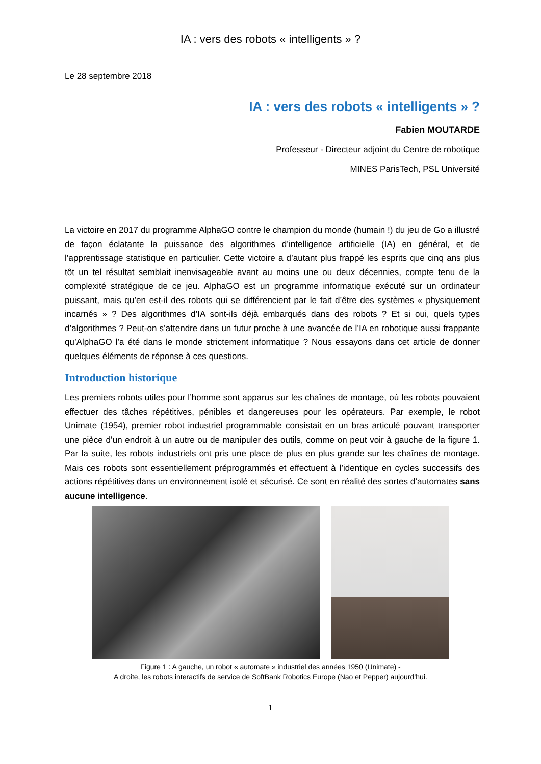IA : vers des robots « intelligents » ?
Le 28 septembre 2018
IA : vers des robots « intelligents » ?
Fabien MOUTARDE
Professeur - Directeur adjoint du Centre de robotique
MINES ParisTech, PSL Université
La victoire en 2017 du programme AlphaGO contre le champion du monde (humain !) du jeu de Go a illustré de façon éclatante la puissance des algorithmes d’intelligence artificielle (IA) en général, et de l’apprentissage statistique en particulier. Cette victoire a d’autant plus frappé les esprits que cinq ans plus tôt un tel résultat semblait inenvisageable avant au moins une ou deux décennies, compte tenu de la complexité stratégique de ce jeu. AlphaGO est un programme informatique exécuté sur un ordinateur puissant, mais qu’en est-il des robots qui se différencient par le fait d’être des systèmes « physiquement incarnés » ? Des algorithmes d’IA sont-ils déjà embarqués dans des robots ? Et si oui, quels types d’algorithmes ? Peut-on s’attendre dans un futur proche à une avancée de l’IA en robotique aussi frappante qu’AlphaGO l’a été dans le monde strictement informatique ? Nous essayons dans cet article de donner quelques éléments de réponse à ces questions.
Introduction historique
Les premiers robots utiles pour l’homme sont apparus sur les chaînes de montage, où les robots pouvaient effectuer des tâches répétitives, pénibles et dangereuses pour les opérateurs. Par exemple, le robot Unimate (1954), premier robot industriel programmable consistait en un bras articulé pouvant transporter une pièce d’un endroit à un autre ou de manipuler des outils, comme on peut voir à gauche de la figure 1. Par la suite, les robots industriels ont pris une place de plus en plus grande sur les chaînes de montage. Mais ces robots sont essentiellement préprogrammés et effectuent à l’identique en cycles successifs des actions répétitives dans un environnement isolé et sécurisé. Ce sont en réalité des sortes d’automates sans aucune intelligence.
Figure 1 : A gauche, un robot « automate » industriel des années 1950 (Unimate) -
A droite, les robots interactifs de service de SoftBank Robotics Europe (Nao et Pepper) aujourd’hui.
1